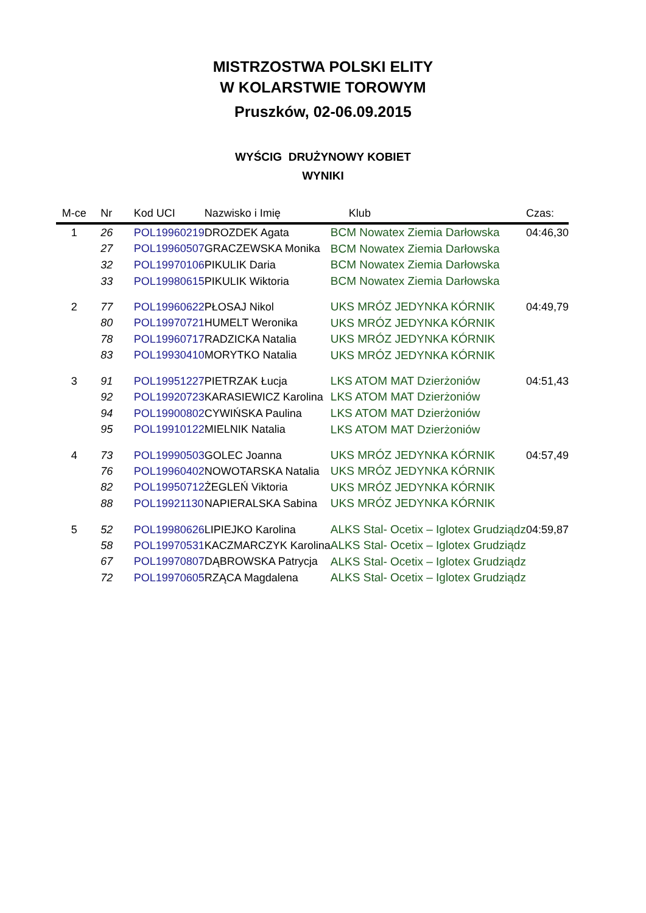MISTRZOSTWA POLSKI ELITY
W KOLARSTWIE TOROWYM
Pruszków, 02-06.09.2015
WYŚCIG DRUŻYNOWY KOBIET
WYNIKI
| M-ce | Nr | Kod UCI | Nazwisko i Imię | Klub | Czas: |
| --- | --- | --- | --- | --- | --- |
| 1 | 26 | POL19960219 | DROZDEK Agata | BCM Nowatex Ziemia Darłowska | 04:46,30 |
| | 27 | POL19960507 | GRACZEWSKA Monika | BCM Nowatex Ziemia Darłowska | |
| | 32 | POL19970106 | PIKULIK Daria | BCM Nowatex Ziemia Darłowska | |
| | 33 | POL19980615 | PIKULIK Wiktoria | BCM Nowatex Ziemia Darłowska | |
| 2 | 77 | POL19960622 | PŁOSAJ Nikol | UKS MRÓZ JEDYNKA KÓRNIK | 04:49,79 |
| | 80 | POL19970721 | HUMELT Weronika | UKS MRÓZ JEDYNKA KÓRNIK | |
| | 78 | POL19960717 | RADZICKA Natalia | UKS MRÓZ JEDYNKA KÓRNIK | |
| | 83 | POL19930410 | MORYTKO Natalia | UKS MRÓZ JEDYNKA KÓRNIK | |
| 3 | 91 | POL19951227 | PIETRZAK Łucja | LKS ATOM MAT Dzierżoniów | 04:51,43 |
| | 92 | POL19920723 | KARASIEWICZ Karolina | LKS ATOM MAT Dzierżoniów | |
| | 94 | POL19900802 | CYWIŃSKA Paulina | LKS ATOM MAT Dzierżoniów | |
| | 95 | POL19910122 | MIELNIK Natalia | LKS ATOM MAT Dzierżoniów | |
| 4 | 73 | POL19990503 | GOLEC Joanna | UKS MRÓZ JEDYNKA KÓRNIK | 04:57,49 |
| | 76 | POL19960402 | NOWOTARSKA Natalia | UKS MRÓZ JEDYNKA KÓRNIK | |
| | 82 | POL19950712 | ŻEGLEŃ Viktoria | UKS MRÓZ JEDYNKA KÓRNIK | |
| | 88 | POL19921130 | NAPIERALSKA Sabina | UKS MRÓZ JEDYNKA KÓRNIK | |
| 5 | 52 | POL19980626 | LIPIEJKO Karolina | ALKS Stal- Ocetix – Iglotex Grudziądz | 04:59,87 |
| | 58 | POL19970531 | KACZMARCZYK Karolina | ALKS Stal- Ocetix – Iglotex Grudziądz | |
| | 67 | POL19970807 | DĄBROWSKA Patrycja | ALKS Stal- Ocetix – Iglotex Grudziądz | |
| | 72 | POL19970605 | RZĄCA Magdalena | ALKS Stal- Ocetix – Iglotex Grudziądz | |